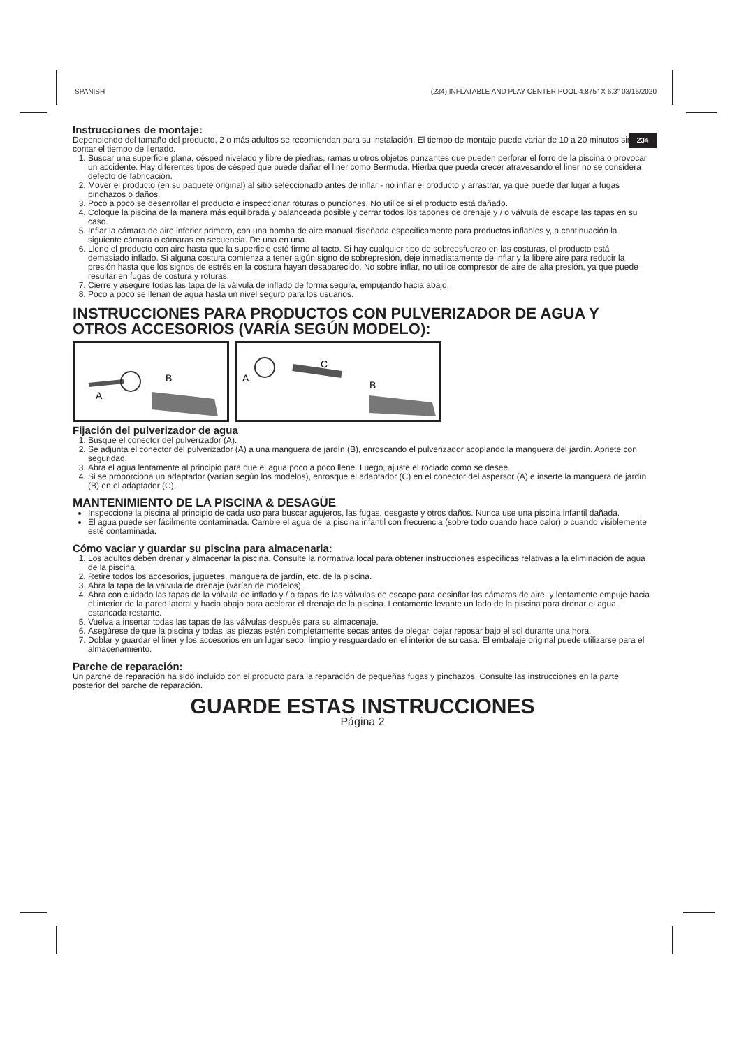SPANISH (234) INFLATABLE AND PLAY CENTER POOL 4.875" X 6.3" 03/16/2020
234
Instrucciones de montaje:
Dependiendo del tamaño del producto, 2 o más adultos se recomiendan para su instalación. El tiempo de montaje puede variar de 10 a 20 minutos sin contar el tiempo de llenado.
1. Buscar una superficie plana, césped nivelado y libre de piedras, ramas u otros objetos punzantes que pueden perforar el forro de la piscina o provocar un accidente. Hay diferentes tipos de césped que puede dañar el liner como Bermuda. Hierba que pueda crecer atravesando el liner no se considera defecto de fabricación.
2. Mover el producto (en su paquete original) al sitio seleccionado antes de inflar - no inflar el producto y arrastrar, ya que puede dar lugar a fugas pinchazos o daños.
3. Poco a poco se desenrollar el producto e inspeccionar roturas o punciones. No utilice si el producto está dañado.
4. Coloque la piscina de la manera más equilibrada y balanceada posible y cerrar todos los tapones de drenaje y / o válvula de escape las tapas en su caso.
5. Inflar la cámara de aire inferior primero, con una bomba de aire manual diseñada específicamente para productos inflables y, a continuación la siguiente cámara o cámaras en secuencia. De una en una.
6. Llene el producto con aire hasta que la superficie esté firme al tacto. Si hay cualquier tipo de sobreesfuerzo en las costuras, el producto está demasiado inflado. Si alguna costura comienza a tener algún signo de sobrepresión, deje inmediatamente de inflar y la libere aire para reducir la presión hasta que los signos de estrés en la costura hayan desaparecido. No sobre inflar, no utilice compresor de aire de alta presión, ya que puede resultar en fugas de costura y roturas.
7. Cierre y asegure todas las tapa de la válvula de inflado de forma segura, empujando hacia abajo.
8. Poco a poco se llenan de agua hasta un nivel seguro para los usuarios.
INSTRUCCIONES PARA PRODUCTOS CON PULVERIZADOR DE AGUA Y OTROS ACCESORIOS (VARÍA SEGÚN MODELO):
A
B
A
C
B
Fijación del pulverizador de agua
1. Busque el conector del pulverizador (A).
2. Se adjunta el conector del pulverizador (A) a una manguera de jardín (B), enroscando el pulverizador acoplando la manguera del jardín. Apriete con seguridad.
3. Abra el agua lentamente al principio para que el agua poco a poco llene. Luego, ajuste el rociado como se desee.
4. Si se proporciona un adaptador (varían según los modelos), enrosque el adaptador (C) en el conector del aspersor (A) e inserte la manguera de jardín (B) en el adaptador (C).
MANTENIMIENTO DE LA PISCINA & DESAGÜE
Inspeccione la piscina al principio de cada uso para buscar agujeros, las fugas, desgaste y otros daños. Nunca use una piscina infantil dañada.
El agua puede ser fácilmente contaminada. Cambie el agua de la piscina infantil con frecuencia (sobre todo cuando hace calor) o cuando visiblemente esté contaminada.
Cómo vaciar y guardar su piscina para almacenarla:
1. Los adultos deben drenar y almacenar la piscina. Consulte la normativa local para obtener instrucciones específicas relativas a la eliminación de agua de la piscina.
2. Retire todos los accesorios, juguetes, manguera de jardín, etc. de la piscina.
3. Abra la tapa de la válvula de drenaje (varían de modelos).
4. Abra con cuidado las tapas de la válvula de inflado y / o tapas de las válvulas de escape para desinflar las cámaras de aire, y lentamente empuje hacia el interior de la pared lateral y hacia abajo para acelerar el drenaje de la piscina. Lentamente levante un lado de la piscina para drenar el agua estancada restante.
5. Vuelva a insertar todas las tapas de las válvulas después para su almacenaje.
6. Asegúrese de que la piscina y todas las piezas estén completamente secas antes de plegar, dejar reposar bajo el sol durante una hora.
7. Doblar y guardar el liner y los accesorios en un lugar seco, limpio y resguardado en el interior de su casa. El embalaje original puede utilizarse para el almacenamiento.
Parche de reparación:
Un parche de reparación ha sido incluido con el producto para la reparación de pequeñas fugas y pinchazos. Consulte las instrucciones en la parte posterior del parche de reparación.
GUARDE ESTAS INSTRUCCIONES
Página 2